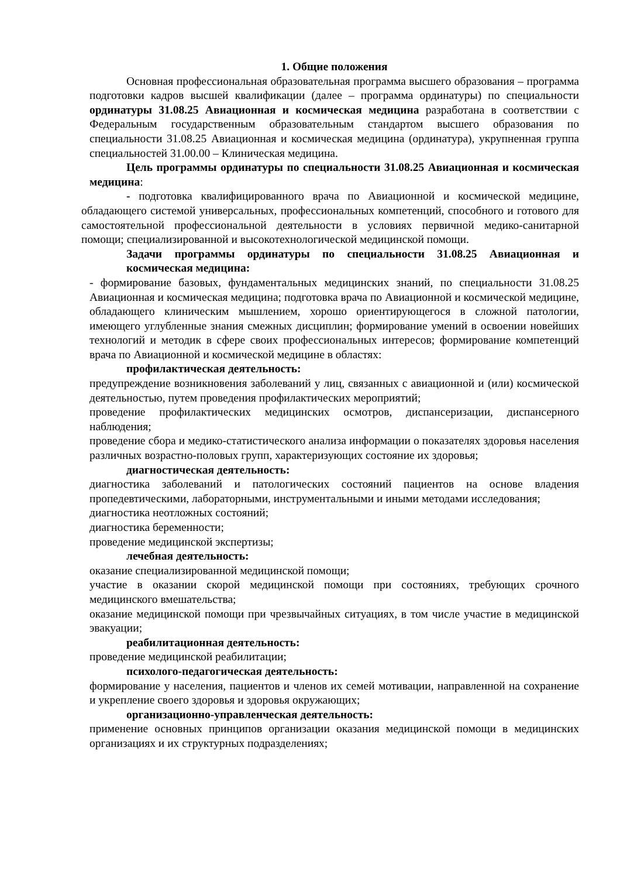1. Общие положения
Основная профессиональная образовательная программа высшего образования – программа подготовки кадров высшей квалификации (далее – программа ординатуры) по специальности ординатуры 31.08.25 Авиационная и космическая медицина разработана в соответствии с Федеральным государственным образовательным стандартом высшего образования по специальности 31.08.25 Авиационная и космическая медицина (ординатура), укрупненная группа специальностей 31.00.00 – Клиническая медицина.
Цель программы ординатуры по специальности 31.08.25 Авиационная и космическая медицина:
- подготовка квалифицированного врача по Авиационной и космической медицине, обладающего системой универсальных, профессиональных компетенций, способного и готового для самостоятельной профессиональной деятельности в условиях первичной медико-санитарной помощи; специализированной и высокотехнологической медицинской помощи.
Задачи программы ординатуры по специальности 31.08.25 Авиационная и космическая медицина:
- формирование базовых, фундаментальных медицинских знаний, по специальности 31.08.25 Авиационная и космическая медицина; подготовка врача по Авиационной и космической медицине, обладающего клиническим мышлением, хорошо ориентирующегося в сложной патологии, имеющего углубленные знания смежных дисциплин; формирование умений в освоении новейших технологий и методик в сфере своих профессиональных интересов; формирование компетенций врача по Авиационной и космической медицине в областях:
профилактическая деятельность:
предупреждение возникновения заболеваний у лиц, связанных с авиационной и (или) космической деятельностью, путем проведения профилактических мероприятий;
проведение профилактических медицинских осмотров, диспансеризации, диспансерного наблюдения;
проведение сбора и медико-статистического анализа информации о показателях здоровья населения различных возрастно-половых групп, характеризующих состояние их здоровья;
диагностическая деятельность:
диагностика заболеваний и патологических состояний пациентов на основе владения пропедевтическими, лабораторными, инструментальными и иными методами исследования;
диагностика неотложных состояний;
диагностика беременности;
проведение медицинской экспертизы;
лечебная деятельность:
оказание специализированной медицинской помощи;
участие в оказании скорой медицинской помощи при состояниях, требующих срочного медицинского вмешательства;
оказание медицинской помощи при чрезвычайных ситуациях, в том числе участие в медицинской эвакуации;
реабилитационная деятельность:
проведение медицинской реабилитации;
психолого-педагогическая деятельность:
формирование у населения, пациентов и членов их семей мотивации, направленной на сохранение и укрепление своего здоровья и здоровья окружающих;
организационно-управленческая деятельность:
применение основных принципов организации оказания медицинской помощи в медицинских организациях и их структурных подразделениях;